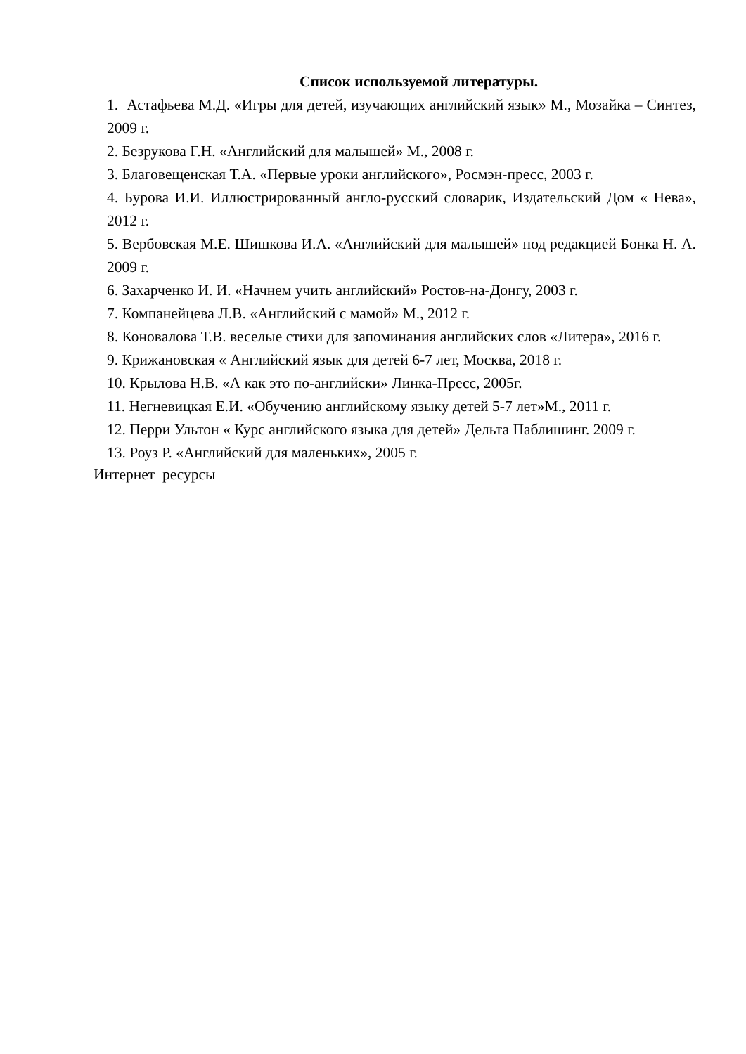Список используемой литературы.
1. Астафьева М.Д. «Игры для детей, изучающих английский язык» М., Мозайка – Синтез, 2009 г.
2. Безрукова Г.Н. «Английский для малышей» М., 2008 г.
3. Благовещенская Т.А. «Первые уроки английского», Росмэн-пресс, 2003 г.
4. Бурова И.И. Иллюстрированный англо-русский словарик, Издательский Дом « Нева», 2012 г.
5. Вербовская М.Е. Шишкова И.А. «Английский для малышей» под редакцией Бонка Н. А. 2009 г.
6. Захарченко И. И. «Начнем учить английский» Ростов-на-Донгу, 2003 г.
7. Компанейцева Л.В. «Английский с мамой» М., 2012 г.
8. Коновалова Т.В. веселые стихи для запоминания английских слов «Литера», 2016 г.
9. Крижановская « Английский язык для детей 6-7 лет, Москва, 2018 г.
10. Крылова Н.В. «А как это по-английски» Линка-Пресс, 2005г.
11. Негневицкая Е.И. «Обучению английскому языку детей 5-7 лет»М., 2011 г.
12. Перри Ультон « Курс английского языка для детей» Дельта Паблишинг. 2009 г.
13. Роуз Р. «Английский для маленьких», 2005 г.
Интернет ресурсы